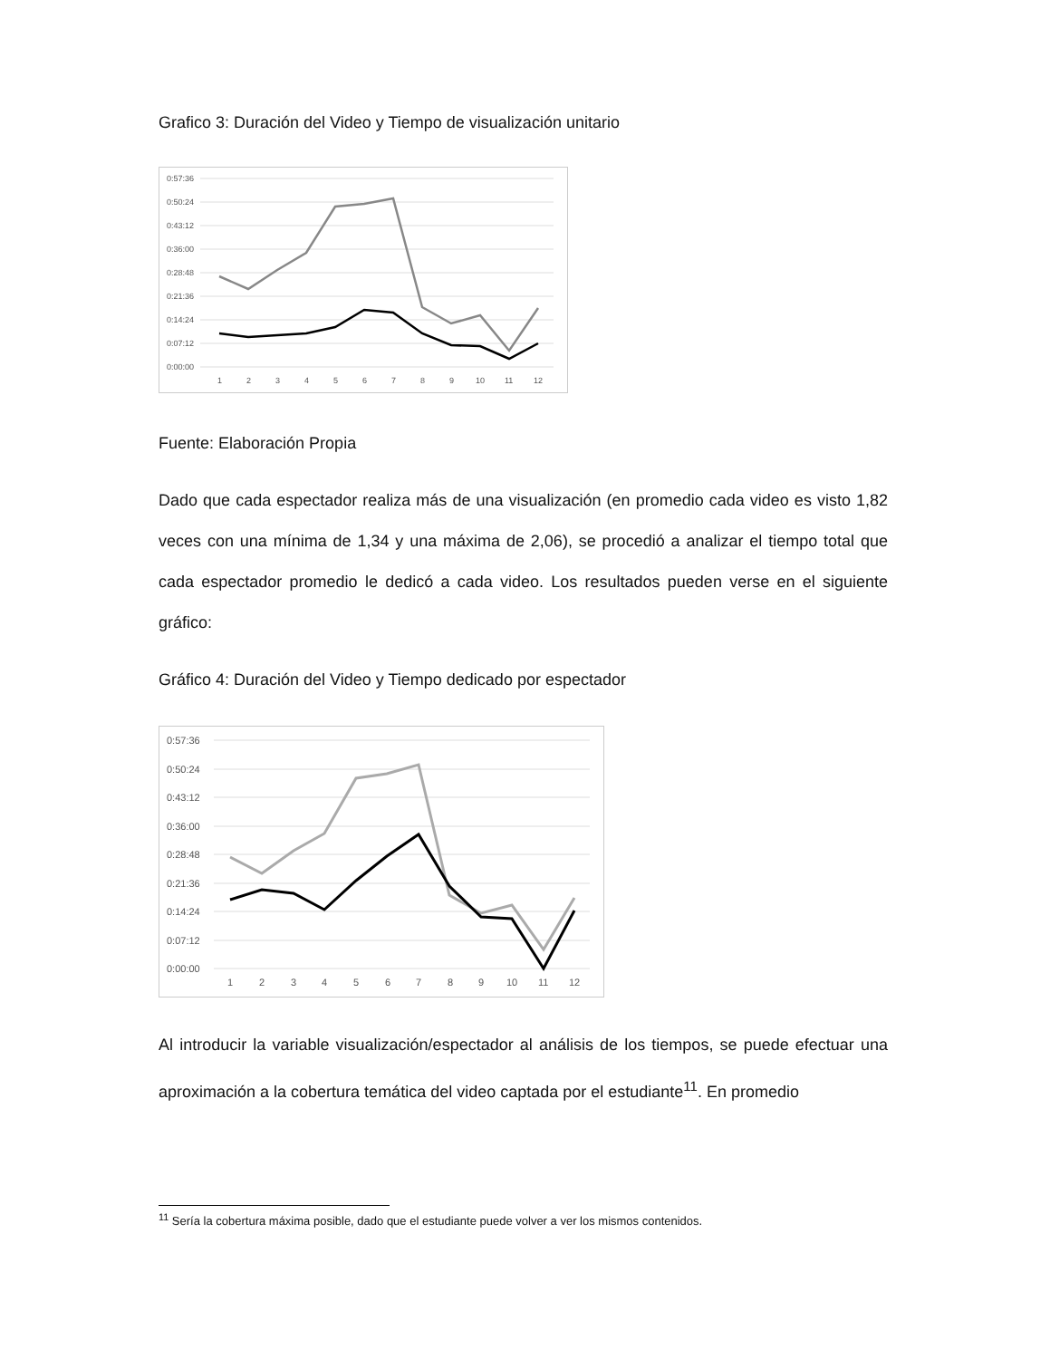Grafico 3: Duración del Video y Tiempo de visualización unitario
0:57:36
0:50:24
0:43:12
0:36:00
0:28:48
0:21:36
0:14:24
0:07:12
0:00:00
1
2
3
4
5
6
7
8
9
10
11
12
Fuente: Elaboración Propia
Dado que cada espectador realiza más de una visualización (en promedio cada video es visto 1,82 veces con una mínima de 1,34 y una máxima de 2,06), se procedió a analizar el tiempo total que cada espectador promedio le dedicó a cada video. Los resultados pueden verse en el siguiente gráfico:
Gráfico 4: Duración del Video y Tiempo dedicado por espectador
0:57:36
0:50:24
0:43:12
0:36:00
0:28:48
0:21:36
0:14:24
0:07:12
0:00:00
1
2
3
4
5
6
7
8
9
10
11
12
Al introducir la variable visualización/espectador al análisis de los tiempos, se puede efectuar una aproximación a la cobertura temática del video captada por el estudiante<sup>11</sup>. En promedio
<sup>11</sup> Sería la cobertura máxima posible, dado que el estudiante puede volver a ver los mismos contenidos.